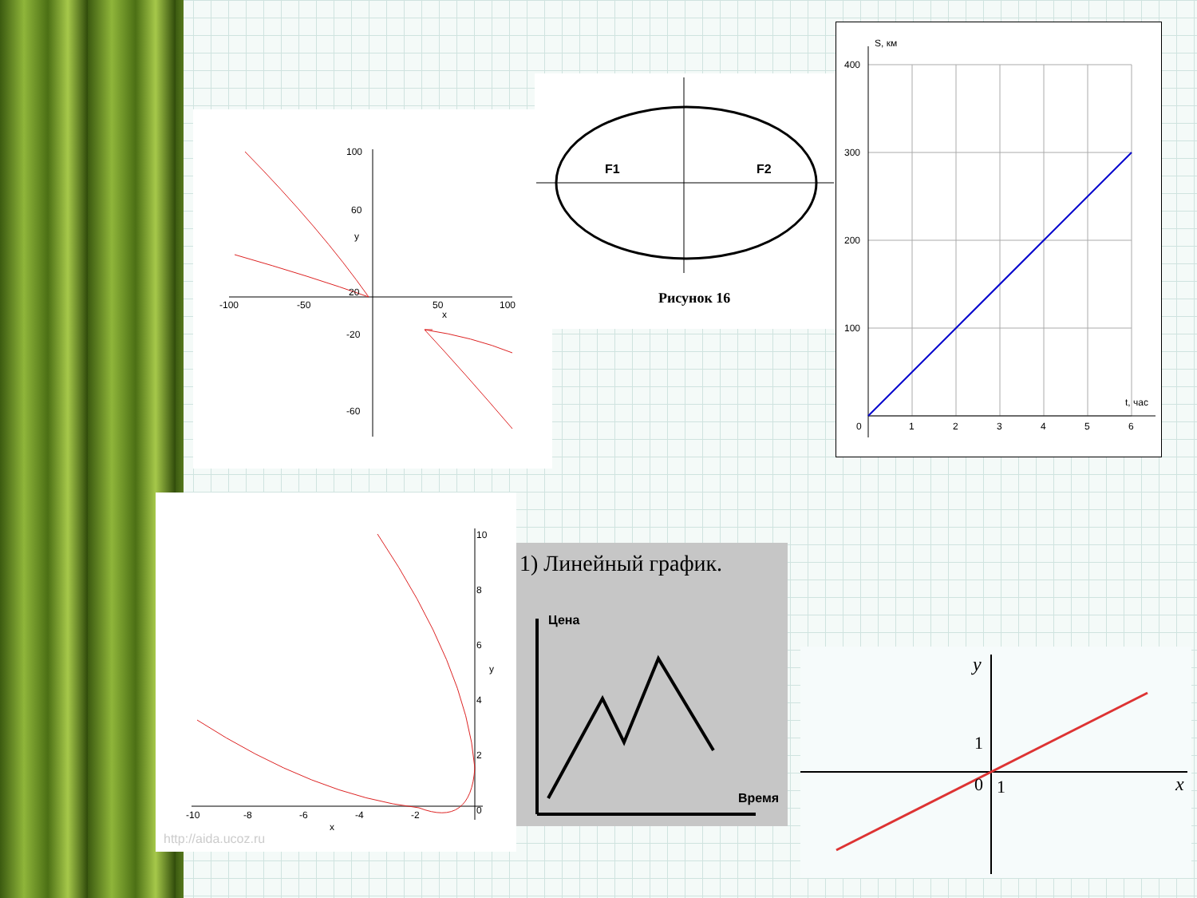100
60
20
-100
-50
50
100
-20
-60
y
x
F1
F2
Рисунок 16
S, км
400
300
200
100
0
1
2
3
4
5
6
t, час
10
8
6
y
4
2
0
-10
-8
-6
-4
-2
x
http://aida.ucoz.ru
1) Линейный график.
Цена
Время
y
x
1
0
1